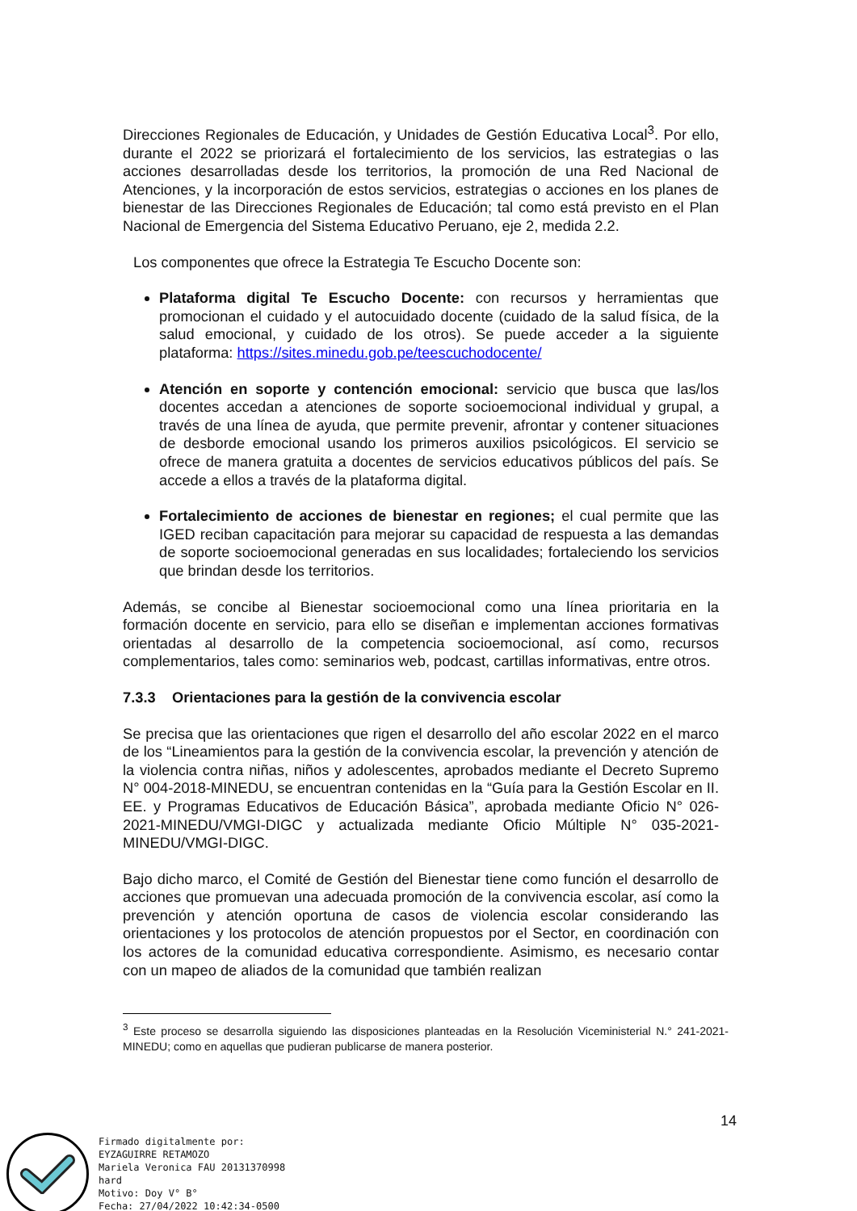Direcciones Regionales de Educación, y Unidades de Gestión Educativa Local<sup>3</sup>. Por ello, durante el 2022 se priorizará el fortalecimiento de los servicios, las estrategias o las acciones desarrolladas desde los territorios, la promoción de una Red Nacional de Atenciones, y la incorporación de estos servicios, estrategias o acciones en los planes de bienestar de las Direcciones Regionales de Educación; tal como está previsto en el Plan Nacional de Emergencia del Sistema Educativo Peruano, eje 2, medida 2.2.
Los componentes que ofrece la Estrategia Te Escucho Docente son:
Plataforma digital Te Escucho Docente: con recursos y herramientas que promocionan el cuidado y el autocuidado docente (cuidado de la salud física, de la salud emocional, y cuidado de los otros). Se puede acceder a la siguiente plataforma: https://sites.minedu.gob.pe/teescuchodocente/
Atención en soporte y contención emocional: servicio que busca que las/los docentes accedan a atenciones de soporte socioemocional individual y grupal, a través de una línea de ayuda, que permite prevenir, afrontar y contener situaciones de desborde emocional usando los primeros auxilios psicológicos. El servicio se ofrece de manera gratuita a docentes de servicios educativos públicos del país. Se accede a ellos a través de la plataforma digital.
Fortalecimiento de acciones de bienestar en regiones; el cual permite que las IGED reciban capacitación para mejorar su capacidad de respuesta a las demandas de soporte socioemocional generadas en sus localidades; fortaleciendo los servicios que brindan desde los territorios.
Además, se concibe al Bienestar socioemocional como una línea prioritaria en la formación docente en servicio, para ello se diseñan e implementan acciones formativas orientadas al desarrollo de la competencia socioemocional, así como, recursos complementarios, tales como: seminarios web, podcast, cartillas informativas, entre otros.
7.3.3 Orientaciones para la gestión de la convivencia escolar
Se precisa que las orientaciones que rigen el desarrollo del año escolar 2022 en el marco de los “Lineamientos para la gestión de la convivencia escolar, la prevención y atención de la violencia contra niñas, niños y adolescentes, aprobados mediante el Decreto Supremo N° 004-2018-MINEDU, se encuentran contenidas en la “Guía para la Gestión Escolar en II. EE. y Programas Educativos de Educación Básica”, aprobada mediante Oficio N° 026-2021-MINEDU/VMGI-DIGC y actualizada mediante Oficio Múltiple N° 035-2021-MINEDU/VMGI-DIGC.
Bajo dicho marco, el Comité de Gestión del Bienestar tiene como función el desarrollo de acciones que promuevan una adecuada promoción de la convivencia escolar, así como la prevención y atención oportuna de casos de violencia escolar considerando las orientaciones y los protocolos de atención propuestos por el Sector, en coordinación con los actores de la comunidad educativa correspondiente. Asimismo, es necesario contar con un mapeo de aliados de la comunidad que también realizan
<sup>3</sup> Este proceso se desarrolla siguiendo las disposiciones planteadas en la Resolución Viceministerial N.° 241-2021-MINEDU; como en aquellas que pudieran publicarse de manera posterior.
14
Firmado digitalmente por:
EYZAGUIRRE RETAMOZO
Mariela Veronica FAU 20131370998
hard
Motivo: Doy V° B°
Fecha: 27/04/2022 10:42:34-0500